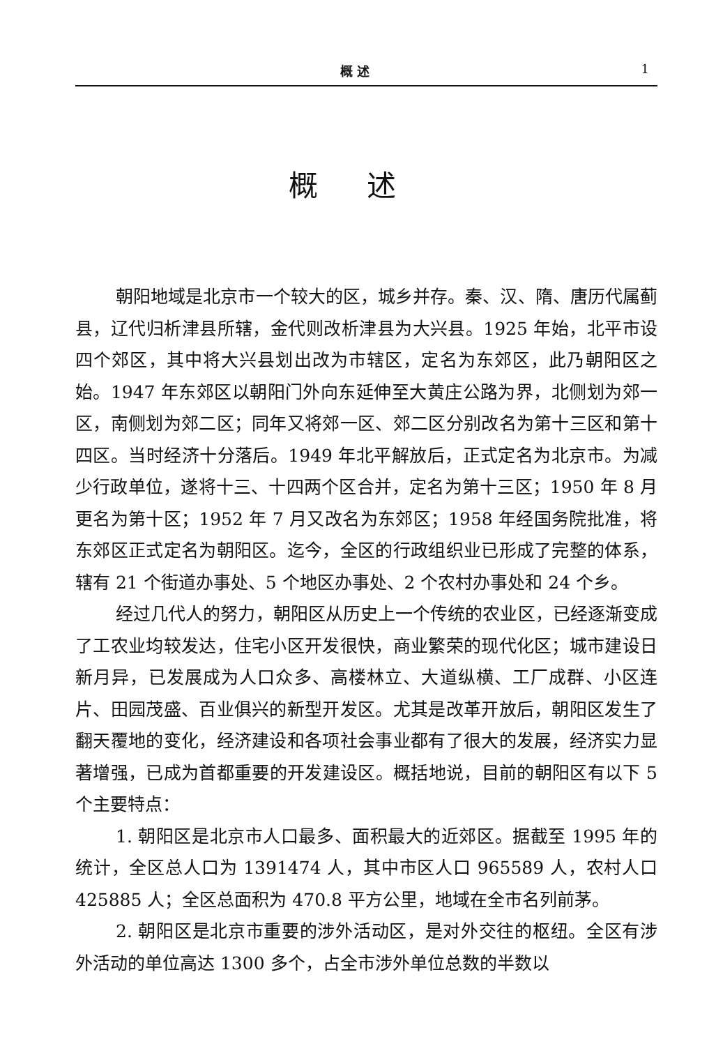概 述 1
概述
朝阳地域是北京市一个较大的区，城乡并存。秦、汉、隋、唐历代属蓟县，辽代归析津县所辖，金代则改析津县为大兴县。1925 年始，北平市设四个郊区，其中将大兴县划出改为市辖区，定名为东郊区，此乃朝阳区之始。1947 年东郊区以朝阳门外向东延伸至大黄庄公路为界，北侧划为郊一区，南侧划为郊二区；同年又将郊一区、郊二区分别改名为第十三区和第十四区。当时经济十分落后。1949 年北平解放后，正式定名为北京市。为减少行政单位，遂将十三、十四两个区合并，定名为第十三区；1950 年 8 月更名为第十区；1952 年 7 月又改名为东郊区；1958 年经国务院批准，将东郊区正式定名为朝阳区。迄今，全区的行政组织业已形成了完整的体系，辖有 21 个街道办事处、5 个地区办事处、2 个农村办事处和 24 个乡。
经过几代人的努力，朝阳区从历史上一个传统的农业区，已经逐渐变成了工农业均较发达，住宅小区开发很快，商业繁荣的现代化区；城市建设日新月异，已发展成为人口众多、高楼林立、大道纵横、工厂成群、小区连片、田园茂盛、百业俱兴的新型开发区。尤其是改革开放后，朝阳区发生了翻天覆地的变化，经济建设和各项社会事业都有了很大的发展，经济实力显著增强，已成为首都重要的开发建设区。概括地说，目前的朝阳区有以下 5 个主要特点：
1. 朝阳区是北京市人口最多、面积最大的近郊区。据截至 1995 年的统计，全区总人口为 1391474 人，其中市区人口 965589 人，农村人口 425885 人；全区总面积为 470.8 平方公里，地域在全市名列前茅。
2. 朝阳区是北京市重要的涉外活动区，是对外交往的枢纽。全区有涉外活动的单位高达 1300 多个，占全市涉外单位总数的半数以